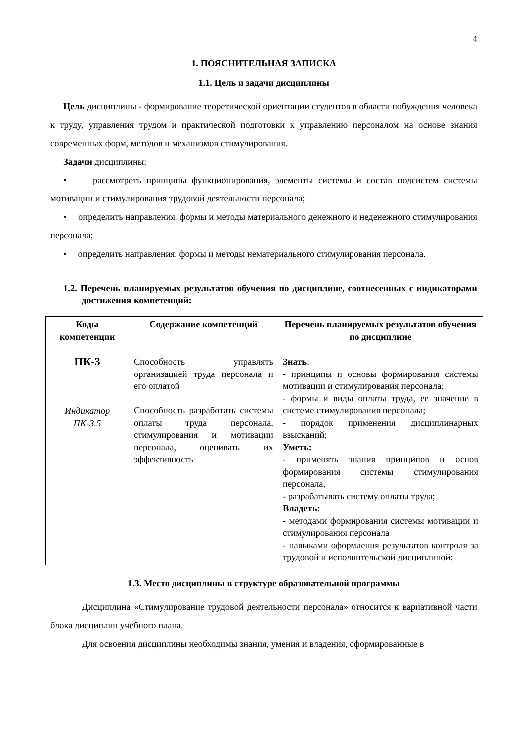4
1. ПОЯСНИТЕЛЬНАЯ ЗАПИСКА
1.1. Цель и задачи дисциплины
Цель дисциплины - формирование теоретической ориентации студентов в области побуждения человека к труду, управления трудом и практической подготовки к управлению персоналом на основе знания современных форм, методов и механизмов стимулирования.
Задачи дисциплины:
• рассмотреть принципы функционирования, элементы системы и состав подсистем системы мотивации и стимулирования трудовой деятельности персонала;
• определить направления, формы и методы материального денежного и неденежного стимулирования персонала;
• определить направления, формы и методы нематериального стимулирования персонала.
1.2. Перечень планируемых результатов обучения по дисциплине, соотнесенных с индикаторами достижения компетенций:
| Коды компетенции | Содержание компетенций | Перечень планируемых результатов обучения по дисциплине |
| --- | --- | --- |
| ПК-3 Индикатор ПК-3.5 | Способность управлять организацией труда персонала и его оплатой Способность разработать системы оплаты труда персонала, стимулирования и мотивации персонала, оценивать их эффективность | Знать : - принципы и основы формирования системы мотивации и стимулирования персонала; - формы и виды оплаты труда, ее значение в системе стимулирования персонала; - порядок применения дисциплинарных взысканий; Уметь: - применять знания принципов и основ формирования системы стимулирования персонала, - разрабатывать систему оплаты труда; Владеть: - методами формирования системы мотивации и стимулирования персонала - навыками оформления результатов контроля за трудовой и исполнительской дисциплиной; |
1.3. Место дисциплины в структуре образовательной программы
Дисциплина «Стимулирование трудовой деятельности персонала» относится к вариативной части блока дисциплин учебного плана.
Для освоения дисциплины необходимы знания, умения и владения, сформированные в